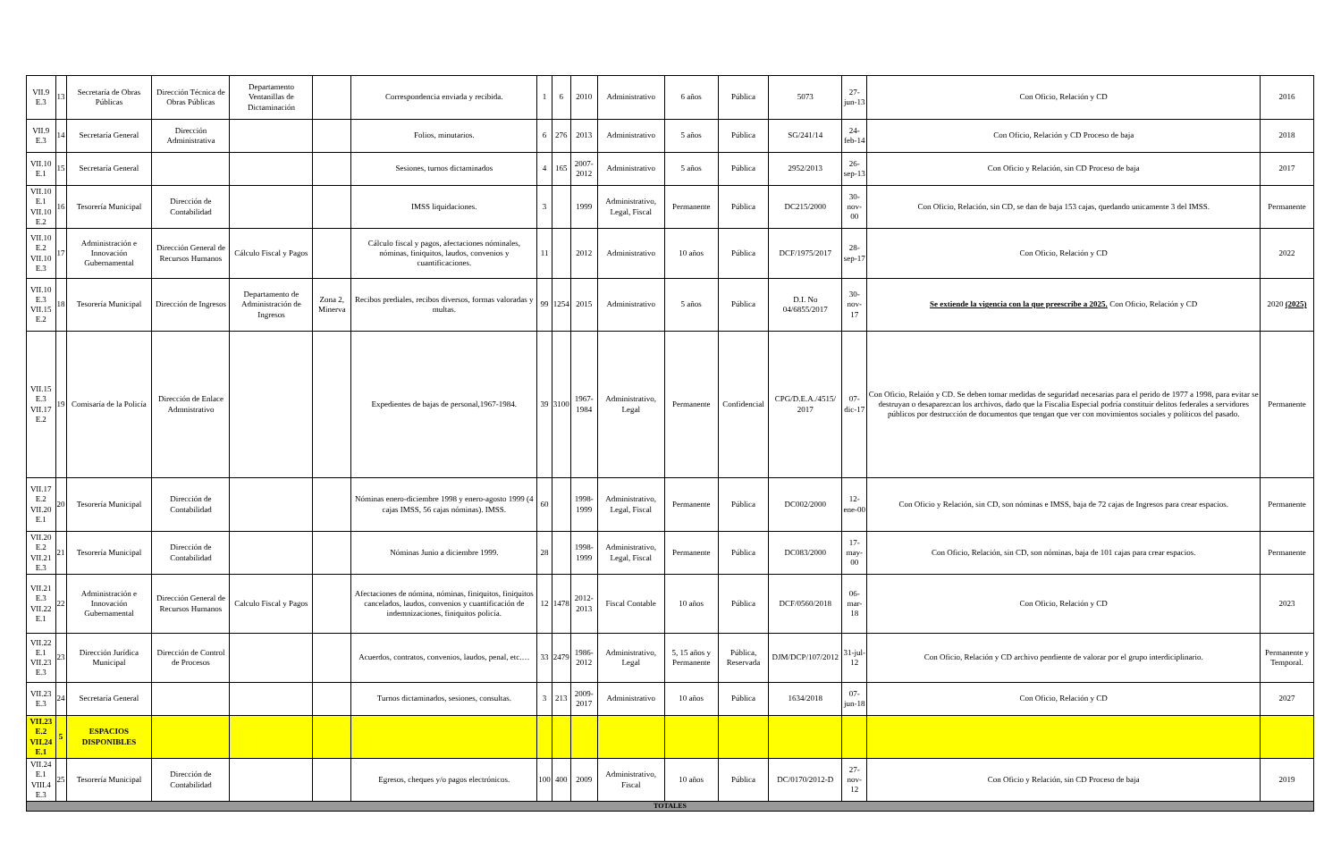| VII.9 E.3 | 13 | Secretaría de Obras Públicas | Dirección Técnica de Obras Públicas | Departamento Ventanillas de Dictaminación | | Correspondencia enviada y recibida. | 1 | 6 | 2010 | Administrativo | 6 años | Pública | 5073 | 27-jun-13 | Con Oficio, Relación y CD | 2016 |
| VII.9 E.3 | 14 | Secretaría General | Dirección Administrativa | | | Folios, minutarios. | 6 | 276 | 2013 | Administrativo | 5 años | Pública | SG/241/14 | 24-feb-14 | Con Oficio, Relación y CD Proceso de baja | 2018 |
| VII.10 E.1 | 15 | Secretaría General | | | | Sesiones, turnos dictaminados | 4 | 165 | 2007-2012 | Administrativo | 5 años | Pública | 2952/2013 | 26-sep-13 | Con Oficio y Relación, sin CD Proceso de baja | 2017 |
| VII.10 E.1 VII.10 E.2 | 16 | Tesorería Municipal | Dirección de Contabilidad | | | IMSS liquidaciones. | 3 | | 1999 | Administrativo, Legal, Fiscal | Permanente | Pública | DC215/2000 | 30-nov-00 | Con Oficio, Relación, sin CD, se dan de baja 153 cajas, quedando unicamente 3 del IMSS. | Permanente |
| VII.10 E.2 VII.10 E.3 | 17 | Administración e Innovación Gubernamental | Dirección General de Recursos Humanos | Cálculo Fiscal y Pagos | | Cálculo fiscal y pagos, afectaciones nóminales, nóminas, finiquitos, laudos, convenios y cuantificaciones. | 11 | | 2012 | Administrativo | 10 años | Pública | DCF/1975/2017 | 28-sep-17 | Con Oficio, Relación y CD | 2022 |
| VII.10 E.3 VII.15 E.2 | 18 | Tesorería Municipal | Dirección de Ingresos | Departamento de Administración de Ingresos | Zona 2, Minerva | Recibos prediales, recibos diversos, formas valoradas y multas. | 99 | 1254 | 2015 | Administrativo | 5 años | Pública | D.I. No 04/6855/2017 | 30-nov-17 | Se extiende la vigencia con la que preescribe a 2025. Con Oficio, Relación y CD | 2020 (2025) |
| VII.15 E.3 VII.17 E.2 | 19 | Comisaría de la Policía | Dirección de Enlace Admnistrativo | | | Expedientes de bajas de personal,1967-1984. | 39 | 3100 | 1967-1984 | Administrativo, Legal | Permanente | Confidencial | CPG/D.E.A./4515/ 2017 | 07-dic-17 | Con Oficio, Relaión y CD. Se deben tomar medidas de seguridad necesarias para el perido de 1977 a 1998, para evitar se destruyan o desaparezcan los archivos, dado que la Fiscalia Especial podría constituir delitos federales a servidores públicos por destrucción de documentos que tengan que ver con movimientos sociales y políticos del pasado. | Permanente |
| VII.17 E.2 VII.20 E.1 | 20 | Tesorería Municipal | Dirección de Contabilidad | | | Nóminas enero-diciembre 1998 y enero-agosto 1999 (4 cajas IMSS, 56 cajas nóminas). IMSS. | 60 | | 1998-1999 | Administrativo, Legal, Fiscal | Permanente | Pública | DC002/2000 | 12-ene-00 | Con Oficio y Relación, sin CD, son nóminas e IMSS, baja de 72 cajas de Ingresos para crear espacios. | Permanente |
| VII.20 E.2 VII.21 E.3 | 21 | Tesorería Municipal | Dirección de Contabilidad | | | Nóminas Junio a diciembre 1999. | 28 | | 1998-1999 | Administrativo, Legal, Fiscal | Permanente | Pública | DC083/2000 | 17-may-00 | Con Oficio, Relación, sin CD, son nóminas, baja de 101 cajas para crear espacios. | Permanente |
| VII.21 E.3 VII.22 E.1 | 22 | Administración e Innovación Gubernamental | Dirección General de Recursos Humanos | Calculo Fiscal y Pagos | | Afectaciones de nómina, nóminas, finiquitos, finiquitos cancelados, laudos, convenios y cuantificación de indemnizaciones, finiquitos policía. | 12 | 1478 | 2012-2013 | Fiscal Contable | 10 años | Pública | DCF/0560/2018 | 06-mar-18 | Con Oficio, Relación y CD | 2023 |
| VII.22 E.1 VII.23 E.3 | 23 | Dirección Jurídica Municipal | Dirección de Control de Procesos | | | Acuerdos, contratos, convenios, laudos, penal, etc.… | 33 | 2479 | 1986-2012 | Administrativo, Legal | 5, 15 años y Permanente | Pública, Reservada | DJM/DCP/107/2012 | 31-jul-12 | Con Oficio, Relación y CD archivo pendiente de valorar por el grupo interdiciplinario. | Permanente y Temporal. |
| VII.23 E.3 | 24 | Secretaría General | | | | Turnos dictaminados, sesiones, consultas. | 3 | 213 | 2009-2017 | Administrativo | 10 años | Pública | 1634/2018 | 07-jun-18 | Con Oficio, Relación y CD | 2027 |
| VII.23 E.2 VII.24 E.1 | 5 | ESPACIOS DISPONIBLES | | | | | | | | | | | | | | |
| VII.24 E.1 VIII.4 E.3 | 25 | Tesorería Municipal | Dirección de Contabilidad | | | Egresos, cheques y/o pagos electrónicos. | 100 | 400 | 2009 | Administrativo, Fiscal | 10 años | Pública | DC/0170/2012-D | 27-nov-12 | Con Oficio y Relación, sin CD Proceso de baja | 2019 |
| TOTALES | | | | | | | | | | | | | | | | |